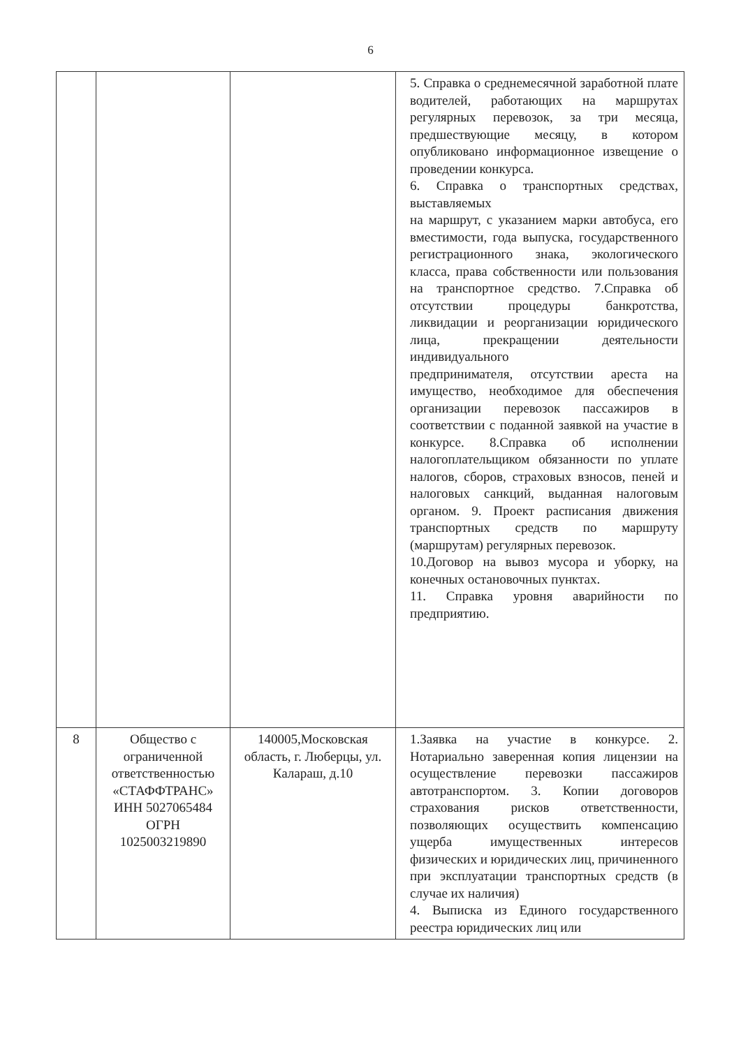6
| | | | 5. Справка о среднемесячной заработной плате водителей, работающих на маршрутах регулярных перевозок, за три месяца, предшествующие месяцу, в котором опубликовано информационное извещение о проведении конкурса. 6. Справка о транспортных средствах, выставляемых на маршрут, с указанием марки автобуса, его вместимости, года выпуска, государственного регистрационного знака, экологического класса, права собственности или пользования на транспортное средство. 7.Справка об отсутствии процедуры банкротства, ликвидации и реорганизации юридического лица, прекращении деятельности индивидуального предпринимателя, отсутствии ареста на имущество, необходимое для обеспечения организации перевозок пассажиров в соответствии с поданной заявкой на участие в конкурсе. 8.Справка об исполнении налогоплательщиком обязанности по уплате налогов, сборов, страховых взносов, пеней и налоговых санкций, выданная налоговым органом. 9. Проект расписания движения транспортных средств по маршруту (маршрутам) регулярных перевозок. 10.Договор на вывоз мусора и уборку, на конечных остановочных пунктах. 11. Справка уровня аварийности по предприятию. |
| 8 | Общество с ограниченной ответственностью «СТАФФТРАНС» ИНН 5027065484 ОГРН 1025003219890 | 140005,Московская область, г. Люберцы, ул. Калараш, д.10 | 1.Заявка на участие в конкурсе. 2. Нотариально заверенная копия лицензии на осуществление перевозки пассажиров автотранспортом. 3. Копии договоров страхования рисков ответственности, позволяющих осуществить компенсацию ущерба имущественных интересов физических и юридических лиц, причиненного при эксплуатации транспортных средств (в случае их наличия) 4. Выписка из Единого государственного реестра юридических лиц или |